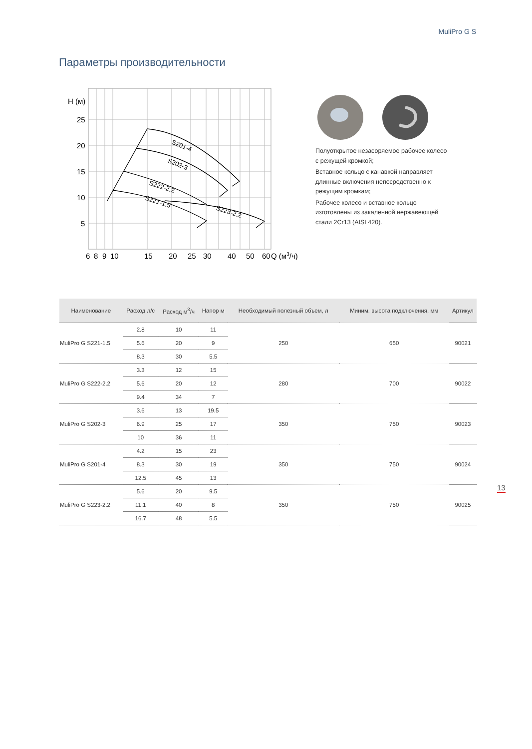MuliPro G S
Параметры производительности
S201-4
S202-3
S222-2.2
S221-1.5
S223-2.2
H (м)
25
20
15
10
5
6
8
9
10
15
20
25
30
40
50
60
Q (м3/ч)
Полуоткрытое незасоряемое рабочее колесо с режущей кромкой;
Вставное кольцо с канавкой направляет длинные включения непосредственно к режущим кромкам;
Рабочее колесо и вставное кольцо изготовлены из закаленной нержавеющей стали 2Cr13 (AISI 420).
| Наименование | Расход л/с | Расход м<sup>3</sup>/ч | Напор м | Необходимый полезный объем, л | Миним. высота подключения, мм | Артикул |
| --- | --- | --- | --- | --- | --- | --- |
| MuliPro G S221-1.5 | 2.8 | 10 | 11 | 250 | 650 | 90021 |
| | 5.6 | 20 | 9 | | | |
| | 8.3 | 30 | 5.5 | | | |
| MuliPro G S222-2.2 | 3.3 | 12 | 15 | 280 | 700 | 90022 |
| | 5.6 | 20 | 12 | | | |
| | 9.4 | 34 | 7 | | | |
| MuliPro G S202-3 | 3.6 | 13 | 19.5 | 350 | 750 | 90023 |
| | 6.9 | 25 | 17 | | | |
| | 10 | 36 | 11 | | | |
| MuliPro G S201-4 | 4.2 | 15 | 23 | 350 | 750 | 90024 |
| | 8.3 | 30 | 19 | | | |
| | 12.5 | 45 | 13 | | | |
| MuliPro G S223-2.2 | 5.6 | 20 | 9.5 | 350 | 750 | 90025 |
| | 11.1 | 40 | 8 | | | |
| | 16.7 | 48 | 5.5 | | | |
13